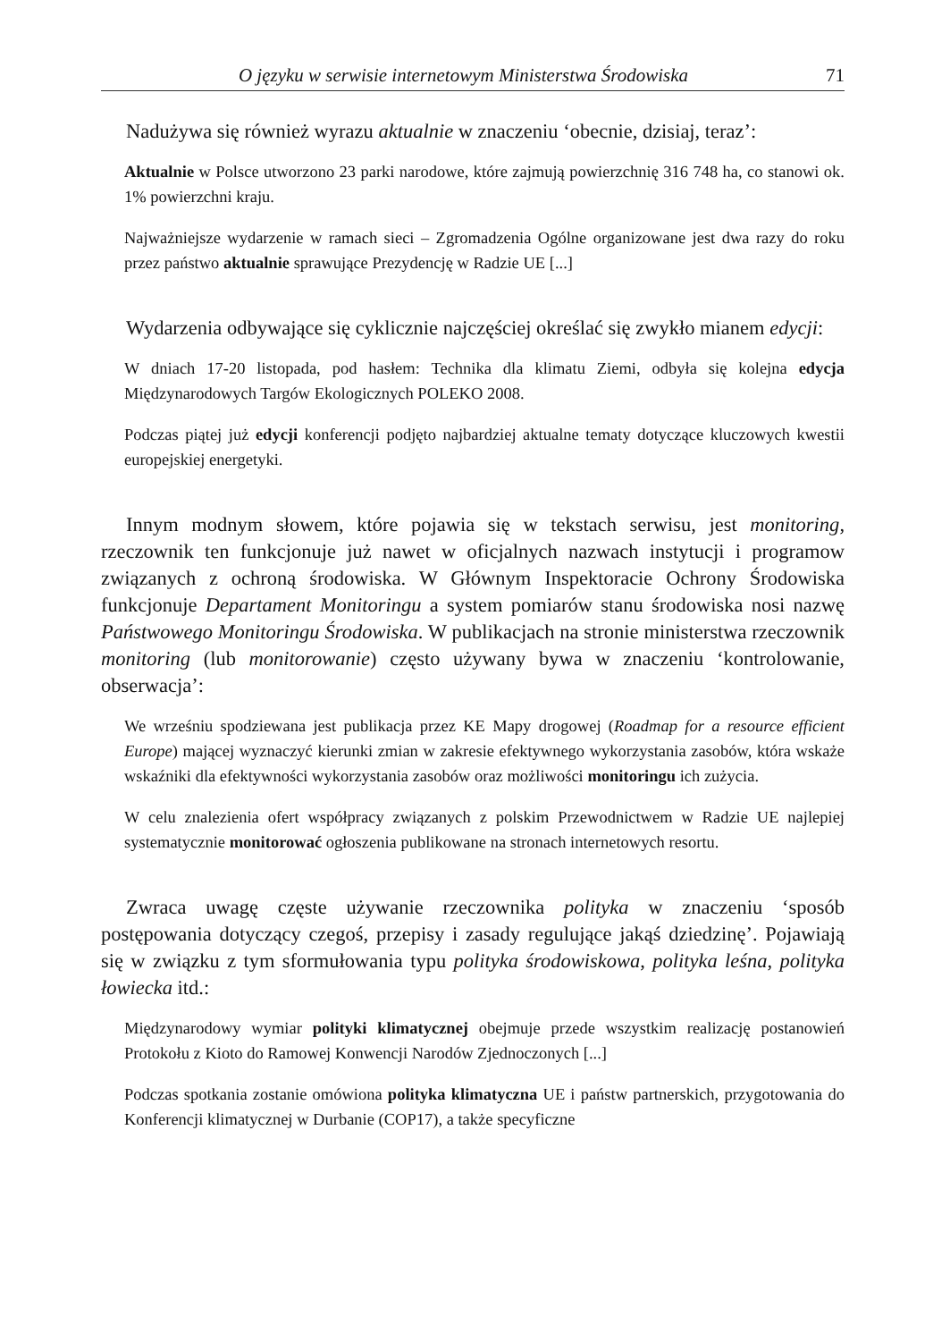O języku w serwisie internetowym Ministerstwa Środowiska 71
Nadużywa się również wyrazu aktualnie w znaczeniu ‘obecnie, dzisiaj, teraz’:
Aktualnie w Polsce utworzono 23 parki narodowe, które zajmują powierzchnię 316 748 ha, co stanowi ok. 1% powierzchni kraju.
Najważniejsze wydarzenie w ramach sieci – Zgromadzenia Ogólne organizowane jest dwa razy do roku przez państwo aktualnie sprawujące Prezydencję w Radzie UE [...]
Wydarzenia odbywające się cyklicznie najczęściej określać się zwykło mianem edycji:
W dniach 17-20 listopada, pod hasłem: Technika dla klimatu Ziemi, odbyła się kolejna edycja Międzynarodowych Targów Ekologicznych POLEKO 2008.
Podczas piątej już edycji konferencji podjęto najbardziej aktualne tematy dotyczące kluczowych kwestii europejskiej energetyki.
Innym modnym słowem, które pojawia się w tekstach serwisu, jest monitoring, rzeczownik ten funkcjonuje już nawet w oficjalnych nazwach instytucji i programow związanych z ochroną środowiska. W Głównym Inspektoracie Ochrony Środowiska funkcjonuje Departament Monitoringu a system pomiarów stanu środowiska nosi nazwę Państwowego Monitoringu Środowiska. W publikacjach na stronie ministerstwa rzeczownik monitoring (lub monitorowanie) często używany bywa w znaczeniu ‘kontrolowanie, obserwacja’:
We wrześniu spodziewana jest publikacja przez KE Mapy drogowej (Roadmap for a resource efficient Europe) mającej wyznaczyć kierunki zmian w zakresie efektywnego wykorzystania zasobów, która wskaże wskaźniki dla efektywności wykorzystania zasobów oraz możliwości monitoringu ich zużycia.
W celu znalezienia ofert współpracy związanych z polskim Przewodnictwem w Radzie UE najlepiej systematycznie monitorować ogłoszenia publikowane na stronach internetowych resortu.
Zwraca uwagę częste używanie rzeczownika polityka w znaczeniu ‘sposób postępowania dotyczący czegoś, przepisy i zasady regulujące jakąś dziedzinę’. Pojawiają się w związku z tym sformułowania typu polityka środowiskowa, polityka leśna, polityka łowiecka itd.:
Międzynarodowy wymiar polityki klimatycznej obejmuje przede wszystkim realizację postanowień Protokołu z Kioto do Ramowej Konwencji Narodów Zjednoczonych [...]
Podczas spotkania zostanie omówiona polityka klimatyczna UE i państw partnerskich, przygotowania do Konferencji klimatycznej w Durbanie (COP17), a także specyficzne